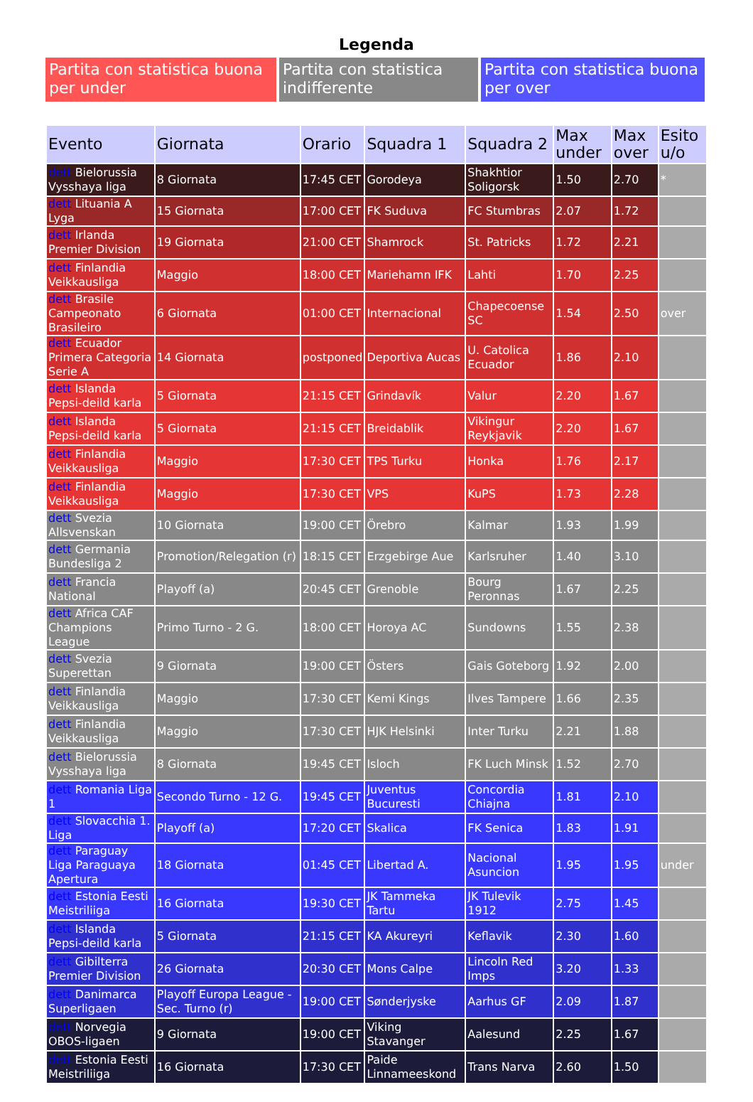Legenda
Partita con statistica buona per under
Partita con statistica indifferente
Partita con statistica buona per over
| Evento | Giornata | Orario | Squadra 1 | Squadra 2 | Max under | Max over | Esito u/o |
| --- | --- | --- | --- | --- | --- | --- | --- |
| dett Bielorussia Vysshaya liga | 8 Giornata | 17:45 CET | Gorodeya | Shakhtior Soligorsk | 1.50 | 2.70 | * |
| dett Lituania A Lyga | 15 Giornata | 17:00 CET | FK Suduva | FC Stumbras | 2.07 | 1.72 | |
| dett Irlanda Premier Division | 19 Giornata | 21:00 CET | Shamrock | St. Patricks | 1.72 | 2.21 | |
| dett Finlandia Veikkausliga | Maggio | 18:00 CET | Mariehamn IFK | Lahti | 1.70 | 2.25 | |
| dett Brasile Campeonato Brasileiro | 6 Giornata | 01:00 CET | Internacional | Chapecoense SC | 1.54 | 2.50 | over |
| dett Ecuador Primera Categoria Serie A | 14 Giornata | postponed | Deportiva Aucas | U. Catolica Ecuador | 1.86 | 2.10 | |
| dett Islanda Pepsi-deild karla | 5 Giornata | 21:15 CET | Grindavík | Valur | 2.20 | 1.67 | |
| dett Islanda Pepsi-deild karla | 5 Giornata | 21:15 CET | Breidablik | Vikingur Reykjavik | 2.20 | 1.67 | |
| dett Finlandia Veikkausliga | Maggio | 17:30 CET | TPS Turku | Honka | 1.76 | 2.17 | |
| dett Finlandia Veikkausliga | Maggio | 17:30 CET | VPS | KuPS | 1.73 | 2.28 | |
| dett Svezia Allsvenskan | 10 Giornata | 19:00 CET | Örebro | Kalmar | 1.93 | 1.99 | |
| dett Germania Bundesliga 2 | Promotion/Relegation (r) | 18:15 CET | Erzgebirge Aue | Karlsruher | 1.40 | 3.10 | |
| dett Francia National | Playoff (a) | 20:45 CET | Grenoble | Bourg Peronnas | 1.67 | 2.25 | |
| dett Africa CAF Champions League | Primo Turno - 2 G. | 18:00 CET | Horoya AC | Sundowns | 1.55 | 2.38 | |
| dett Svezia Superettan | 9 Giornata | 19:00 CET | Östers | Gais Goteborg | 1.92 | 2.00 | |
| dett Finlandia Veikkausliga | Maggio | 17:30 CET | Kemi Kings | Ilves Tampere | 1.66 | 2.35 | |
| dett Finlandia Veikkausliga | Maggio | 17:30 CET | HJK Helsinki | Inter Turku | 2.21 | 1.88 | |
| dett Bielorussia Vysshaya liga | 8 Giornata | 19:45 CET | Isloch | FK Luch Minsk | 1.52 | 2.70 | |
| dett Romania Liga 1 | Secondo Turno - 12 G. | 19:45 CET | Juventus Bucuresti | Concordia Chiajna | 1.81 | 2.10 | |
| dett Slovacchia 1. Liga | Playoff (a) | 17:20 CET | Skalica | FK Senica | 1.83 | 1.91 | |
| dett Paraguay Liga Paraguaya Apertura | 18 Giornata | 01:45 CET | Libertad A. | Nacional Asuncion | 1.95 | 1.95 | under |
| dett Estonia Eesti Meistriliiga | 16 Giornata | 19:30 CET | JK Tammeka Tartu | JK Tulevik 1912 | 2.75 | 1.45 | |
| dett Islanda Pepsi-deild karla | 5 Giornata | 21:15 CET | KA Akureyri | Keflavik | 2.30 | 1.60 | |
| dett Gibilterra Premier Division | 26 Giornata | 20:30 CET | Mons Calpe | Lincoln Red Imps | 3.20 | 1.33 | |
| dett Danimarca Superligaen | Playoff Europa League - Sec. Turno (r) | 19:00 CET | Sønderjyske | Aarhus GF | 2.09 | 1.87 | |
| dett Norvegia OBOS-ligaen | 9 Giornata | 19:00 CET | Viking Stavanger | Aalesund | 2.25 | 1.67 | |
| dett Estonia Eesti Meistriliiga | 16 Giornata | 17:30 CET | Paide Linnameeskond | Trans Narva | 2.60 | 1.50 | |